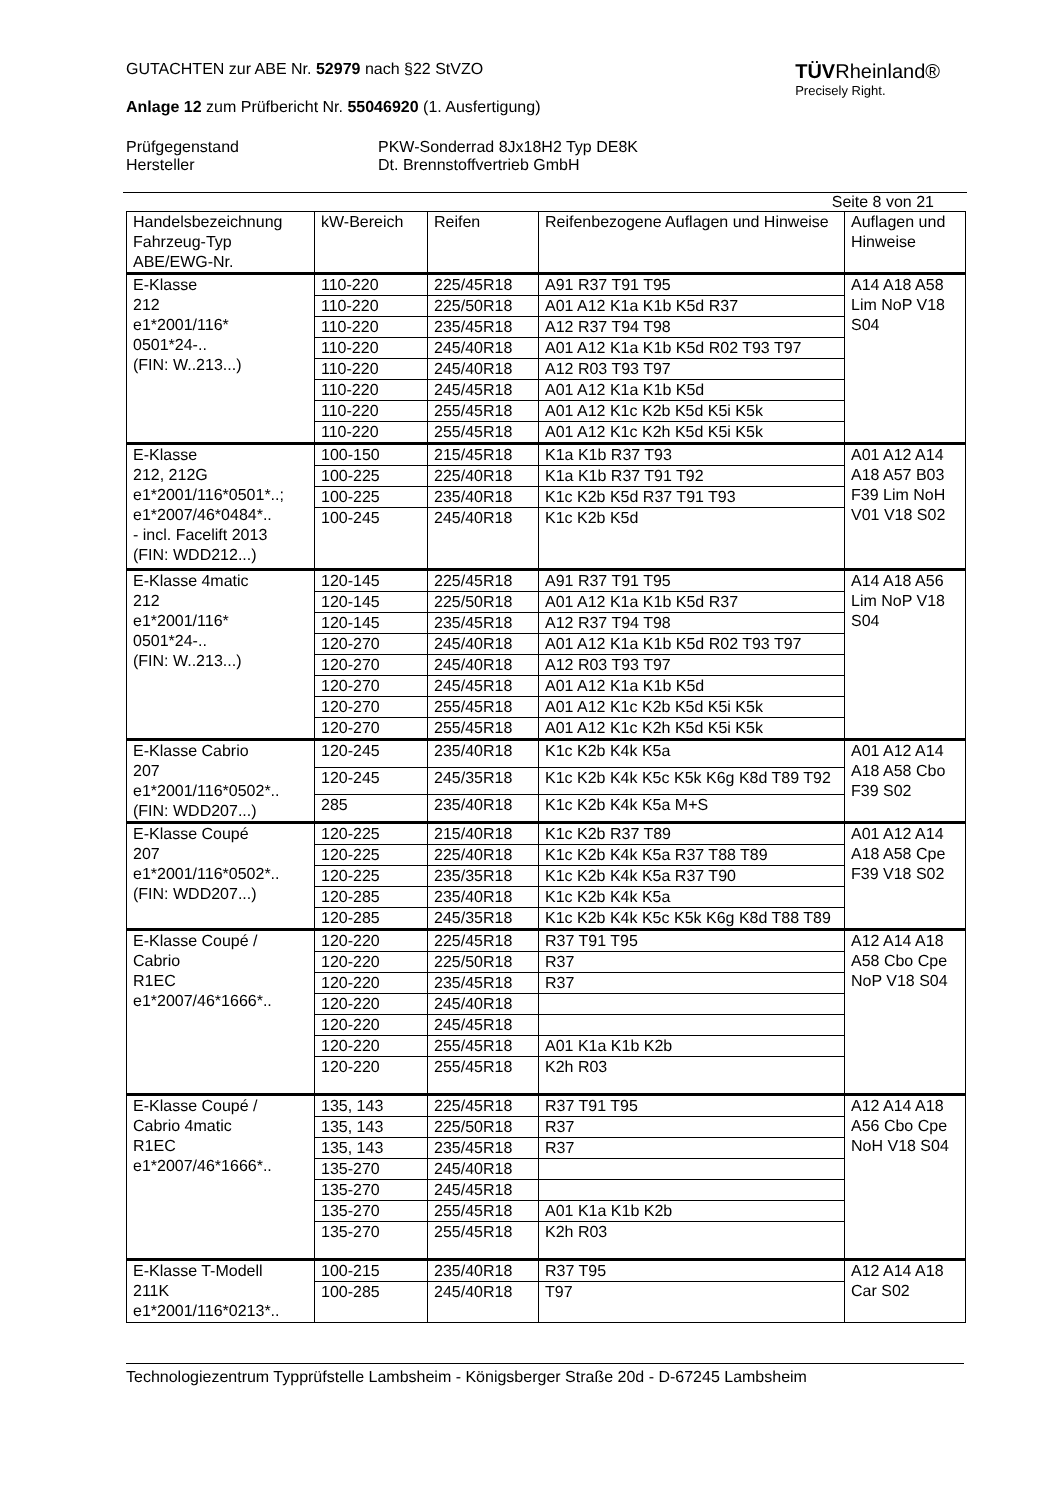TÜVRheinland®
Precisely Right.
GUTACHTEN zur ABE Nr. 52979 nach §22 StVZO
Anlage 12 zum Prüfbericht Nr. 55046920 (1. Ausfertigung)
Prüfgegenstand
Hersteller
PKW-Sonderrad 8Jx18H2 Typ DE8K
Dt. Brennstoffvertrieb GmbH
Seite 8 von 21
| Handelsbezeichnung Fahrzeug-Typ ABE/EWG-Nr. | kW-Bereich | Reifen | Reifenbezogene Auflagen und Hinweise | Auflagen und Hinweise |
| --- | --- | --- | --- | --- |
| E-Klasse 212 e1*2001/116* 0501*24-.. (FIN: W..213...) | 110-220 | 225/45R18 | A91 R37 T91 T95 | A14 A18 A58 Lim NoP V18 S04 |
| | 110-220 | 225/50R18 | A01 A12 K1a K1b K5d R37 | |
| | 110-220 | 235/45R18 | A12 R37 T94 T98 | |
| | 110-220 | 245/40R18 | A01 A12 K1a K1b K5d R02 T93 T97 | |
| | 110-220 | 245/40R18 | A12 R03 T93 T97 | |
| | 110-220 | 245/45R18 | A01 A12 K1a K1b K5d | |
| | 110-220 | 255/45R18 | A01 A12 K1c K2b K5d K5i K5k | |
| | 110-220 | 255/45R18 | A01 A12 K1c K2h K5d K5i K5k | |
| E-Klasse 212, 212G e1*2001/116*0501*..; e1*2007/46*0484*.. - incl. Facelift 2013 (FIN: WDD212...) | 100-150 | 215/45R18 | K1a K1b R37 T93 | A01 A12 A14 A18 A57 B03 F39 Lim NoH V01 V18 S02 |
| | 100-225 | 225/40R18 | K1a K1b R37 T91 T92 | |
| | 100-225 | 235/40R18 | K1c K2b K5d R37 T91 T93 | |
| | 100-245 | 245/40R18 | K1c K2b K5d | |
| E-Klasse 4matic 212 e1*2001/116* 0501*24-.. (FIN: W..213...) | 120-145 | 225/45R18 | A91 R37 T91 T95 | A14 A18 A56 Lim NoP V18 S04 |
| | 120-145 | 225/50R18 | A01 A12 K1a K1b K5d R37 | |
| | 120-145 | 235/45R18 | A12 R37 T94 T98 | |
| | 120-270 | 245/40R18 | A01 A12 K1a K1b K5d R02 T93 T97 | |
| | 120-270 | 245/40R18 | A12 R03 T93 T97 | |
| | 120-270 | 245/45R18 | A01 A12 K1a K1b K5d | |
| | 120-270 | 255/45R18 | A01 A12 K1c K2b K5d K5i K5k | |
| | 120-270 | 255/45R18 | A01 A12 K1c K2h K5d K5i K5k | |
| E-Klasse Cabrio 207 e1*2001/116*0502*.. (FIN: WDD207...) | 120-245 | 235/40R18 | K1c K2b K4k K5a | A01 A12 A14 A18 A58 Cbo F39 S02 |
| | 120-245 | 245/35R18 | K1c K2b K4k K5c K5k K6g K8d T89 T92 | |
| | 285 | 235/40R18 | K1c K2b K4k K5a M+S | |
| E-Klasse Coupé 207 e1*2001/116*0502*.. (FIN: WDD207...) | 120-225 | 215/40R18 | K1c K2b R37 T89 | A01 A12 A14 A18 A58 Cpe F39 V18 S02 |
| | 120-225 | 225/40R18 | K1c K2b K4k K5a R37 T88 T89 | |
| | 120-225 | 235/35R18 | K1c K2b K4k K5a R37 T90 | |
| | 120-285 | 235/40R18 | K1c K2b K4k K5a | |
| | 120-285 | 245/35R18 | K1c K2b K4k K5c K5k K6g K8d T88 T89 | |
| E-Klasse Coupé / Cabrio R1EC e1*2007/46*1666*.. | 120-220 | 225/45R18 | R37 T91 T95 | A12 A14 A18 A58 Cbo Cpe NoP V18 S04 |
| | 120-220 | 225/50R18 | R37 | |
| | 120-220 | 235/45R18 | R37 | |
| | 120-220 | 245/40R18 | | |
| | 120-220 | 245/45R18 | | |
| | 120-220 | 255/45R18 | A01 K1a K1b K2b | |
| | 120-220 | 255/45R18 | K2h R03 | |
| E-Klasse Coupé / Cabrio 4matic R1EC e1*2007/46*1666*.. | 135, 143 | 225/45R18 | R37 T91 T95 | A12 A14 A18 A56 Cbo Cpe NoH V18 S04 |
| | 135, 143 | 225/50R18 | R37 | |
| | 135, 143 | 235/45R18 | R37 | |
| | 135-270 | 245/40R18 | | |
| | 135-270 | 245/45R18 | | |
| | 135-270 | 255/45R18 | A01 K1a K1b K2b | |
| | 135-270 | 255/45R18 | K2h R03 | |
| E-Klasse T-Modell 211K e1*2001/116*0213*.. | 100-215 | 235/40R18 | R37 T95 | A12 A14 A18 Car S02 |
| | 100-285 | 245/40R18 | T97 | |
Technologiezentrum Typprüfstelle Lambsheim - Königsberger Straße 20d - D-67245 Lambsheim